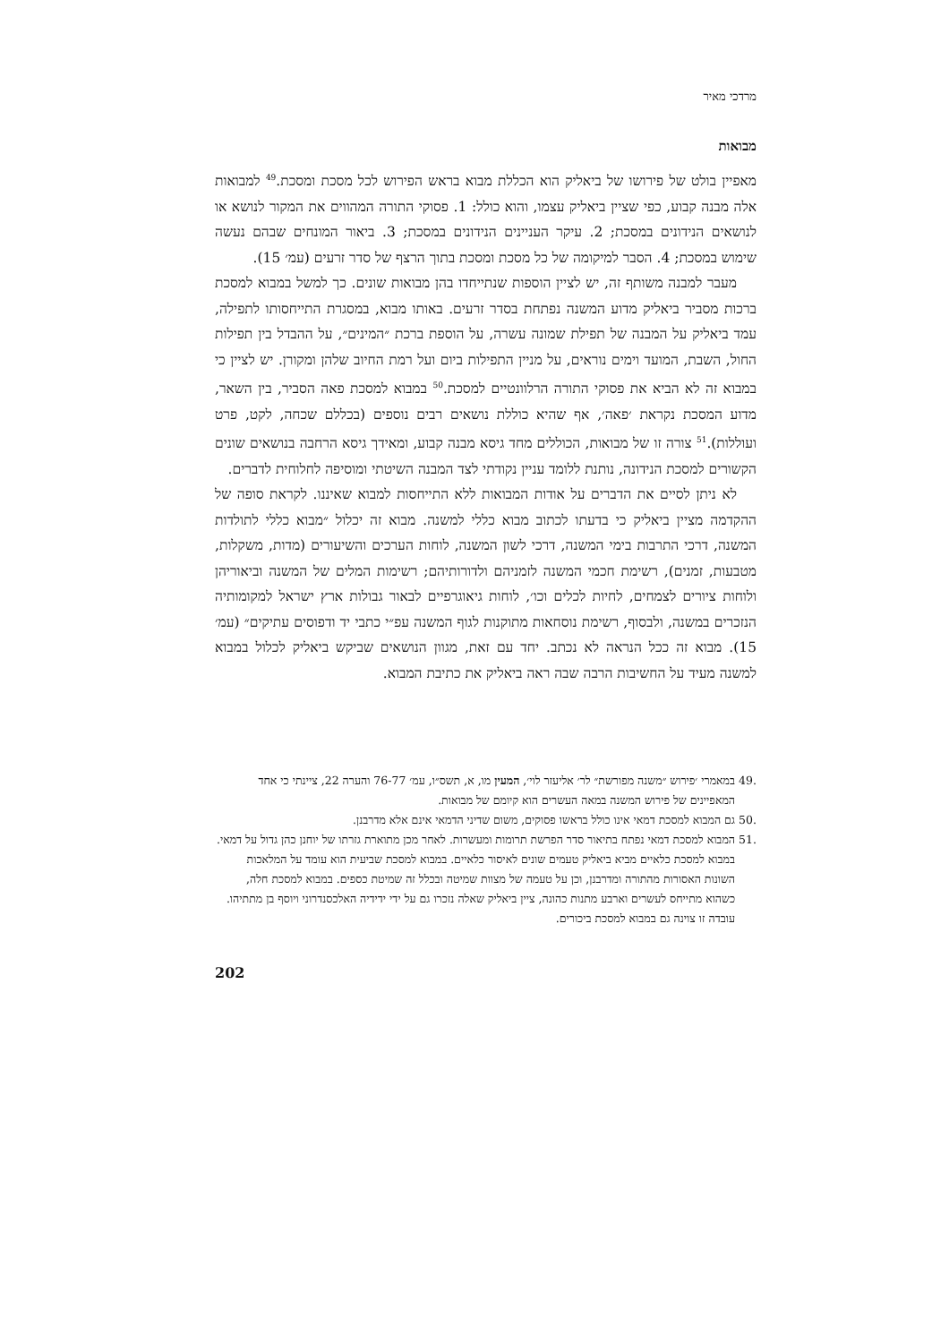מרדכי מאיר
מבואות
מאפיין בולט של פירושו של ביאליק הוא הכללת מבוא בראש הפירוש לכל מסכת ומסכת.<sup>49</sup> למבואות אלה מבנה קבוע, כפי שציין ביאליק עצמו, והוא כולל: 1. פסוקי התורה המהווים את המקור לנושא או לנושאים הנידונים במסכת; 2. עיקר העניינים הנידונים במסכת; 3. ביאור המונחים שבהם נעשה שימוש במסכת; 4. הסבר למיקומה של כל מסכת ומסכת בתוך הרצף של סדר זרעים (עמ׳ 15).
מעבר למבנה משותף זה, יש לציין הוספות שנתייחדו בהן מבואות שונים. כך למשל במבוא למסכת ברכות מסביר ביאליק מדוע המשנה נפתחת בסדר זרעים. באותו מבוא, במסגרת התייחסותו לתפילה, עמד ביאליק על המבנה של תפילת שמונה עשרה, על הוספת ברכת ״המינים״, על ההבדל בין תפילות החול, השבת, המועד וימים נוראים, על מניין התפילות ביום ועל רמת החיוב שלהן ומקורן. יש לציין כי במבוא זה לא הביא את פסוקי התורה הרלוונטיים למסכת.<sup>50</sup> במבוא למסכת פאה הסביר, בין השאר, מדוע המסכת נקראת ׳פאה׳, אף שהיא כוללת נושאים רבים נוספים (בכללם שכחה, לקט, פרט ועוללות).<sup>51</sup> צורה זו של מבואות, הכוללים מחד גיסא מבנה קבוע, ומאידך גיסא הרחבה בנושאים שונים הקשורים למסכת הנידונה, נותנת ללומד עניין נקודתי לצד המבנה השיטתי ומוסיפה לחלוחית לדברים.
לא ניתן לסיים את הדברים על אודות המבואות ללא התייחסות למבוא שאיננו. לקראת סופה של ההקדמה מציין ביאליק כי בדעתו לכתוב מבוא כללי למשנה. מבוא זה יכלול ״מבוא כללי לתולדות המשנה, דרכי התרבות בימי המשנה, דרכי לשון המשנה, לוחות הערכים והשיעורים (מדות, משקלות, מטבעות, זמנים), רשימת חכמי המשנה לזמניהם ולדורותיהם; רשימות המלים של המשנה וביאוריהן ולוחות ציורים לצמחים, לחיות לכלים וכו׳, לוחות גיאוגרפיים לבאור גבולות ארץ ישראל למקומותיה הנזכרים במשנה, ולבסוף, רשימת נוסחאות מתוקנות לגוף המשנה עפ״י כתבי יד ודפוסים עתיקים״ (עמ׳ 15). מבוא זה ככל הנראה לא נכתב. יחד עם זאת, מגוון הנושאים שביקש ביאליק לכלול במבוא למשנה מעיד על החשיבות הרבה שבה ראה ביאליק את כתיבת המבוא.
.49 במאמרי ׳פירוש ״משנה מפורשת״ לר׳ אליעזר לוי׳, המעין מו, א, תשס״ו, עמ׳ 76-77 והערה 22, ציינתי כי אחד המאפיינים של פירוש המשנה במאה העשרים הוא קיומם של מבואות.
.50 גם המבוא למסכת דמאי אינו כולל בראשו פסוקים, משום שדיני הדמאי אינם אלא מדרבנן.
.51 המבוא למסכת דמאי נפתח בתיאור סדר הפרשת תרומות ומעשרות. לאחר מכן מתוארת גזרתו של יוחנן כהן גדול על דמאי. במבוא למסכת כלאיים מביא ביאליק טעמים שונים לאיסור כלאיים. במבוא למסכת שביעית הוא עומד על המלאכות השונות האסורות מהתורה ומדרבנן, וכן על טעמה של מצוות שמיטה ובכלל זה שמיטת כספים. במבוא למסכת חלה, כשהוא מתייחס לעשרים וארבע מתנות כהונה, ציין ביאליק שאלה נזכרו גם על ידי ידידיה האלכסנדרוני ויוסף בן מתתיהו. עובדה זו צוינה גם במבוא למסכת ביכורים.
202